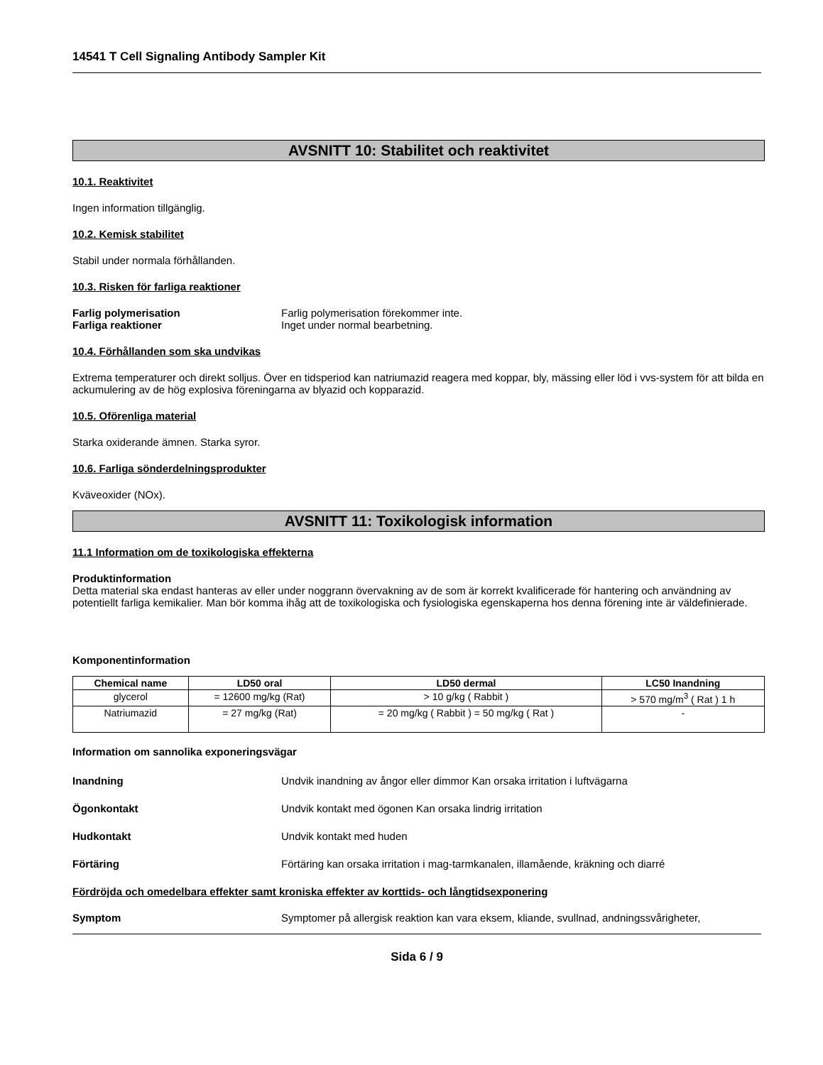14541 T Cell Signaling Antibody Sampler Kit
AVSNITT 10: Stabilitet och reaktivitet
10.1. Reaktivitet
Ingen information tillgänglig.
10.2. Kemisk stabilitet
Stabil under normala förhållanden.
10.3. Risken för farliga reaktioner
Farlig polymerisation Farlig polymerisation förekommer inte.
Farliga reaktioner Inget under normal bearbetning.
10.4. Förhållanden som ska undvikas
Extrema temperaturer och direkt solljus. Över en tidsperiod kan natriumazid reagera med koppar, bly, mässing eller löd i vvs-system för att bilda en ackumulering av de hög explosiva föreningarna av blyazid och kopparazid.
10.5. Oförenliga material
Starka oxiderande ämnen. Starka syror.
10.6. Farliga sönderdelningsprodukter
Kväveoxider (NOx).
AVSNITT 11: Toxikologisk information
11.1 Information om de toxikologiska effekterna
Produktinformation
Detta material ska endast hanteras av eller under noggrann övervakning av de som är korrekt kvalificerade för hantering och användning av potentiellt farliga kemikalier. Man bör komma ihåg att de toxikologiska och fysiologiska egenskaperna hos denna förening inte är väldefinierade.
Komponentinformation
| Chemical name | LD50 oral | LD50 dermal | LC50 Inandning |
| --- | --- | --- | --- |
| glycerol | = 12600 mg/kg (Rat) | > 10 g/kg ( Rabbit ) | > 570 mg/m<sup>3</sup> ( Rat ) 1 h |
| Natriumazid | = 27 mg/kg (Rat) | = 20 mg/kg ( Rabbit ) = 50 mg/kg ( Rat ) | - |
Information om sannolika exponeringsvägar
Inandning Undvik inandning av ångor eller dimmor Kan orsaka irritation i luftvägarna
Ögonkontakt Undvik kontakt med ögonen Kan orsaka lindrig irritation
Hudkontakt Undvik kontakt med huden
Förtäring Förtäring kan orsaka irritation i mag-tarmkanalen, illamående, kräkning och diarré
Fördröjda och omedelbara effekter samt kroniska effekter av korttids- och långtidsexponering
Symptom Symptomer på allergisk reaktion kan vara eksem, kliande, svullnad, andningssvårigheter,
Sida 6 / 9